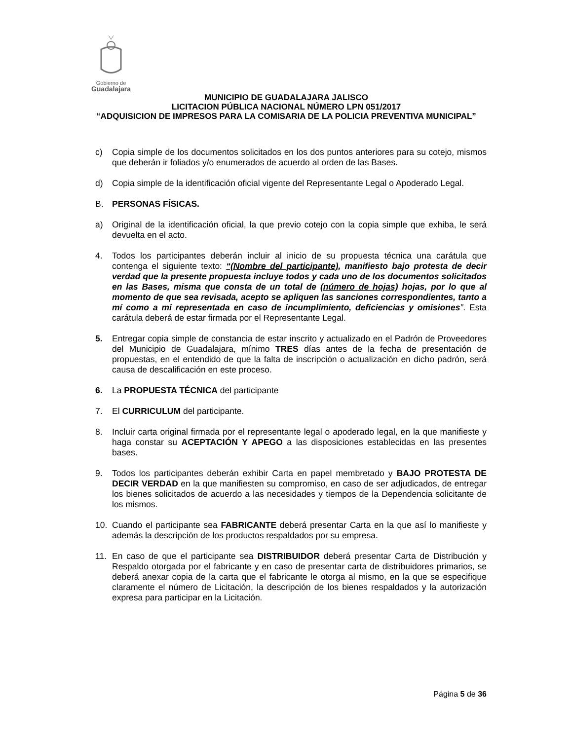Gobierno de
Guadalajara
MUNICIPIO DE GUADALAJARA JALISCO
LICITACION PÚBLICA NACIONAL NÚMERO LPN 051/2017
“ADQUISICION DE IMPRESOS PARA LA COMISARIA DE LA POLICIA PREVENTIVA MUNICIPAL”
c) Copia simple de los documentos solicitados en los dos puntos anteriores para su cotejo, mismos que deberán ir foliados y/o enumerados de acuerdo al orden de las Bases.
d) Copia simple de la identificación oficial vigente del Representante Legal o Apoderado Legal.
B. PERSONAS FÍSICAS.
a) Original de la identificación oficial, la que previo cotejo con la copia simple que exhiba, le será devuelta en el acto.
4. Todos los participantes deberán incluir al inicio de su propuesta técnica una carátula que contenga el siguiente texto: “(Nombre del participante), manifiesto bajo protesta de decir verdad que la presente propuesta incluye todos y cada uno de los documentos solicitados en las Bases, misma que consta de un total de (número de hojas) hojas, por lo que al momento de que sea revisada, acepto se apliquen las sanciones correspondientes, tanto a mí como a mi representada en caso de incumplimiento, deficiencias y omisiones”. Esta carátula deberá de estar firmada por el Representante Legal.
5. Entregar copia simple de constancia de estar inscrito y actualizado en el Padrón de Proveedores del Municipio de Guadalajara, mínimo TRES días antes de la fecha de presentación de propuestas, en el entendido de que la falta de inscripción o actualización en dicho padrón, será causa de descalificación en este proceso.
6. La PROPUESTA TÉCNICA del participante
7. El CURRICULUM del participante.
8. Incluir carta original firmada por el representante legal o apoderado legal, en la que manifieste y haga constar su ACEPTACIÓN Y APEGO a las disposiciones establecidas en las presentes bases.
9. Todos los participantes deberán exhibir Carta en papel membretado y BAJO PROTESTA DE DECIR VERDAD en la que manifiesten su compromiso, en caso de ser adjudicados, de entregar los bienes solicitados de acuerdo a las necesidades y tiempos de la Dependencia solicitante de los mismos.
10. Cuando el participante sea FABRICANTE deberá presentar Carta en la que así lo manifieste y además la descripción de los productos respaldados por su empresa.
11. En caso de que el participante sea DISTRIBUIDOR deberá presentar Carta de Distribución y Respaldo otorgada por el fabricante y en caso de presentar carta de distribuidores primarios, se deberá anexar copia de la carta que el fabricante le otorga al mismo, en la que se especifique claramente el número de Licitación, la descripción de los bienes respaldados y la autorización expresa para participar en la Licitación.
Página 5 de 36